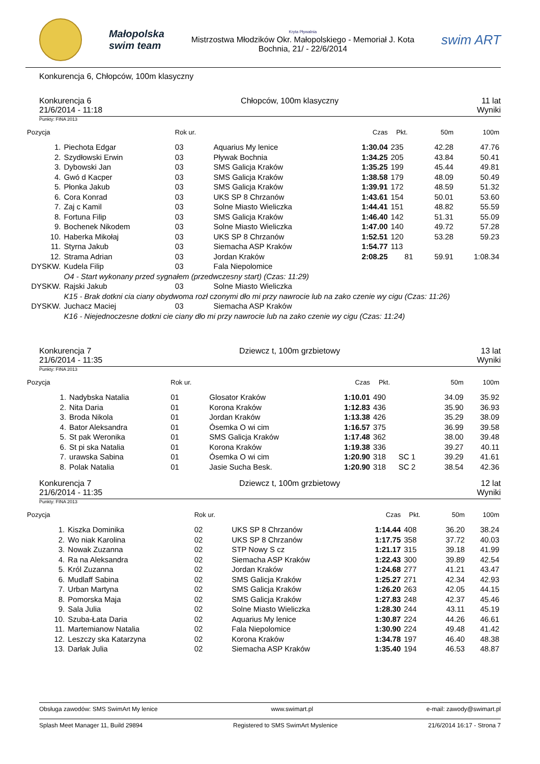Małopolska
swim team
Kryta Pływalnia
Mistrzostwa Młodzików Okr. Małopolskiego - Memoriał J. Kota
Bochnia, 21/ - 22/6/2014
swim ART
Konkurencja 6, Chłopców, 100m klasyczny
Konkurencja 6
21/6/2014 - 11:18
Chłopców, 100m klasyczny 11 lat
Wyniki
Punkty: FINA 2013
| Pozycja | | Rok ur. | | Czas | Pkt. | | 50m | 100m |
| --- | --- | --- | --- | --- | --- | --- | --- | --- |
| 1. | Piechota Edgar | 03 | Aquarius My lenice | 1:30.04 | 235 | | 42.28 | 47.76 |
| 2. | Szydłowski Erwin | 03 | Pływak Bochnia | 1:34.25 | 205 | | 43.84 | 50.41 |
| 3. | Dybowski Jan | 03 | SMS Galicja Kraków | 1:35.25 | 199 | | 45.44 | 49.81 |
| 4. | Gwó d Kacper | 03 | SMS Galicja Kraków | 1:38.58 | 179 | | 48.09 | 50.49 |
| 5. | Płonka Jakub | 03 | SMS Galicja Kraków | 1:39.91 | 172 | | 48.59 | 51.32 |
| 6. | Cora Konrad | 03 | UKS SP 8 Chrzanów | 1:43.61 | 154 | | 50.01 | 53.60 |
| 7. | Zaj c Kamil | 03 | Solne Miasto Wieliczka | 1:44.41 | 151 | | 48.82 | 55.59 |
| 8. | Fortuna Filip | 03 | SMS Galicja Kraków | 1:46.40 | 142 | | 51.31 | 55.09 |
| 9. | Bochenek Nikodem | 03 | Solne Miasto Wieliczka | 1:47.00 | 140 | | 49.72 | 57.28 |
| 10. | Haberka Mikołaj | 03 | UKS SP 8 Chrzanów | 1:52.51 | 120 | | 53.28 | 59.23 |
| 11. | Styrna Jakub | 03 | Siemacha ASP Kraków | 1:54.77 | 113 | | | |
| 12. | Strama Adrian | 03 | Jordan Kraków | 2:08.25 | 81 | | 59.91 | 1:08.34 |
| DYSKW. | Kudela Filip | 03 | Fala Niepolomice | | | | | |
| | O4 - Start wykonany przed sygnałem (przedwczesny start) (Czas: 11:29) | | | | | | | |
| DYSKW. | Rajski Jakub | 03 | Solne Miasto Wieliczka | | | | | |
| | K15 - Brak dotkni cia ciany obydwoma rozł czonymi dło mi przy nawrocie lub na zako czenie wy cigu (Czas: 11:26) | | | | | | | |
| DYSKW. | Juchacz Maciej | 03 | Siemacha ASP Kraków | | | | | |
| | K16 - Niejednoczesne dotkni cie ciany dło mi przy nawrocie lub na zako czenie wy cigu (Czas: 11:24) | | | | | | | |
Konkurencja 7
21/6/2014 - 11:35
Dziewcz t, 100m grzbietowy 13 lat
Wyniki
Punkty: FINA 2013
| Pozycja | | Rok ur. | | Czas | Pkt. | | 50m | 100m |
| --- | --- | --- | --- | --- | --- | --- | --- | --- |
| 1. | Nadybska Natalia | 01 | Glosator Kraków | 1:10.01 | 490 | | 34.09 | 35.92 |
| 2. | Nita Daria | 01 | Korona Kraków | 1:12.83 | 436 | | 35.90 | 36.93 |
| 3. | Broda Nikola | 01 | Jordan Kraków | 1:13.38 | 426 | | 35.29 | 38.09 |
| 4. | Bator Aleksandra | 01 | Ósemka O wi cim | 1:16.57 | 375 | | 36.99 | 39.58 |
| 5. | St pak Weronika | 01 | SMS Galicja Kraków | 1:17.48 | 362 | | 38.00 | 39.48 |
| 6. | St pi ska Natalia | 01 | Korona Kraków | 1:19.38 | 336 | | 39.27 | 40.11 |
| 7. | urawska Sabina | 01 | Ósemka O wi cim | 1:20.90 | 318 | SC 1 | 39.29 | 41.61 |
| 8. | Polak Natalia | 01 | Jasie Sucha Besk. | 1:20.90 | 318 | SC 2 | 38.54 | 42.36 |
Konkurencja 7
21/6/2014 - 11:35
Dziewcz t, 100m grzbietowy 12 lat
Wyniki
Punkty: FINA 2013
| Pozycja | | Rok ur. | | Czas | Pkt. | | 50m | 100m |
| --- | --- | --- | --- | --- | --- | --- | --- | --- |
| 1. | Kiszka Dominika | 02 | UKS SP 8 Chrzanów | 1:14.44 | 408 | | 36.20 | 38.24 |
| 2. | Wo niak Karolina | 02 | UKS SP 8 Chrzanów | 1:17.75 | 358 | | 37.72 | 40.03 |
| 3. | Nowak Zuzanna | 02 | STP Nowy S cz | 1:21.17 | 315 | | 39.18 | 41.99 |
| 4. | Ra na Aleksandra | 02 | Siemacha ASP Kraków | 1:22.43 | 300 | | 39.89 | 42.54 |
| 5. | Król Zuzanna | 02 | Jordan Kraków | 1:24.68 | 277 | | 41.21 | 43.47 |
| 6. | Mudlaff Sabina | 02 | SMS Galicja Kraków | 1:25.27 | 271 | | 42.34 | 42.93 |
| 7. | Urban Martyna | 02 | SMS Galicja Kraków | 1:26.20 | 263 | | 42.05 | 44.15 |
| 8. | Pomorska Maja | 02 | SMS Galicja Kraków | 1:27.83 | 248 | | 42.37 | 45.46 |
| 9. | Sala Julia | 02 | Solne Miasto Wieliczka | 1:28.30 | 244 | | 43.11 | 45.19 |
| 10. | Szuba-Łata Daria | 02 | Aquarius My lenice | 1:30.87 | 224 | | 44.26 | 46.61 |
| 11. | Martemianow Natalia | 02 | Fala Niepolomice | 1:30.90 | 224 | | 49.48 | 41.42 |
| 12. | Leszczy ska Katarzyna | 02 | Korona Kraków | 1:34.78 | 197 | | 46.40 | 48.38 |
| 13. | Darłak Julia | 02 | Siemacha ASP Kraków | 1:35.40 | 194 | | 46.53 | 48.87 |
Obsługa zawodów: SMS SwimArt My lenice www.swimart.pl e-mail: zawody@swimart.pl
Splash Meet Manager 11, Build 29894 Registered to SMS SwimArt Myslenice 21/6/2014 16:17 - Strona 7